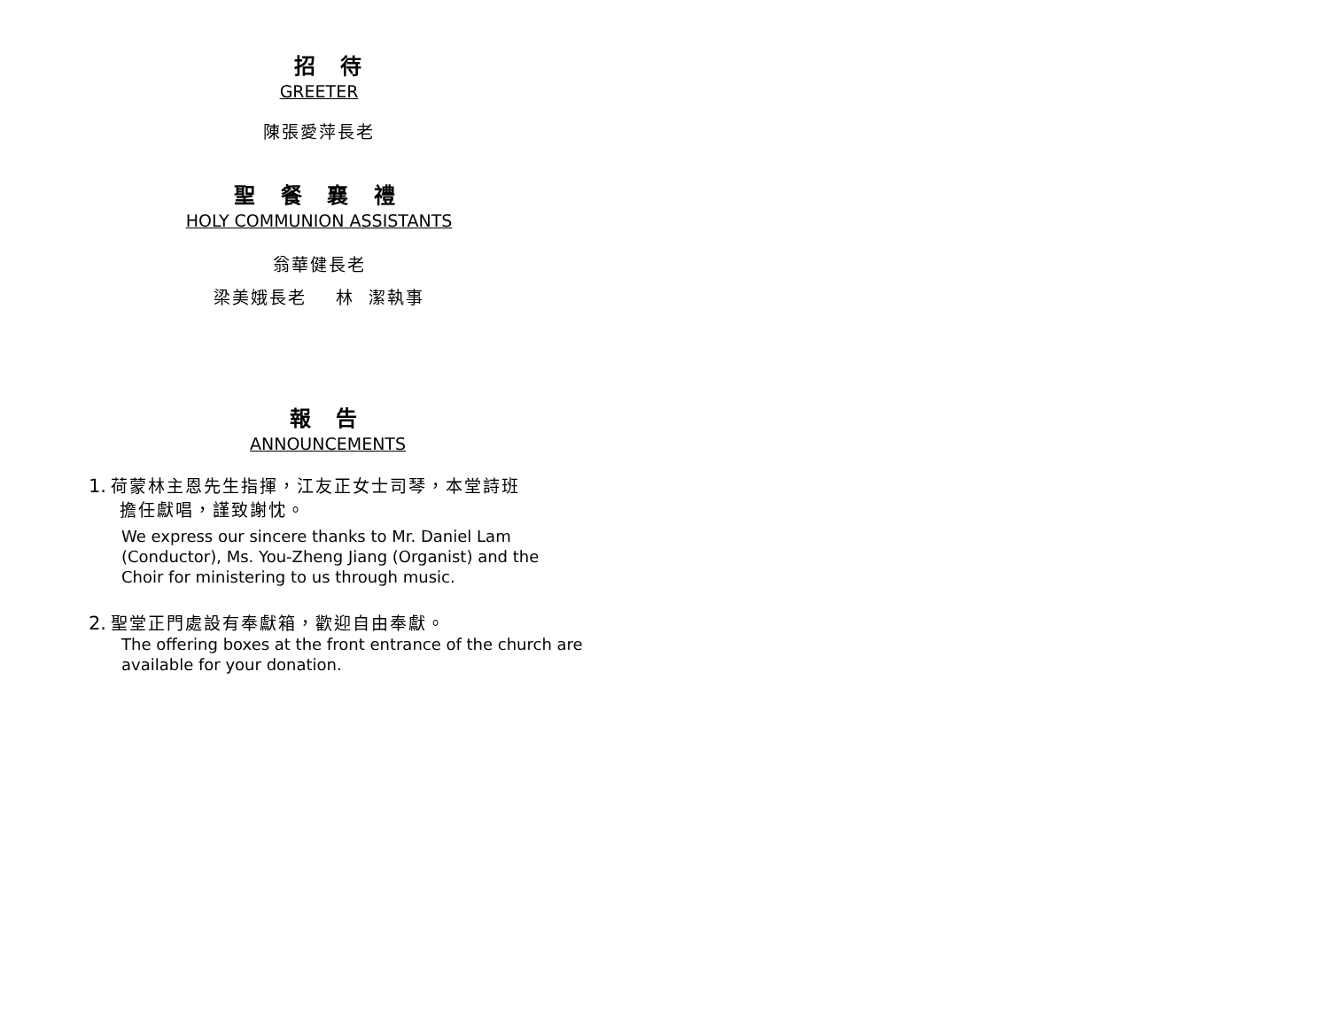招 待
GREETER
陳張愛萍長老
聖 餐 襄 禮
HOLY COMMUNION ASSISTANTS
翁華健長老
梁美娥長老 林 潔執事
報 告
ANNOUNCEMENTS
1. 荷蒙林主恩先生指揮，江友正女士司琴，本堂詩班
擔任獻唱，謹致謝忱。
We express our sincere thanks to Mr. Daniel Lam (Conductor), Ms. You-Zheng Jiang (Organist) and the Choir for ministering to us through music.
2. 聖堂正門處設有奉獻箱，歡迎自由奉獻。
The offering boxes at the front entrance of the church are available for your donation.